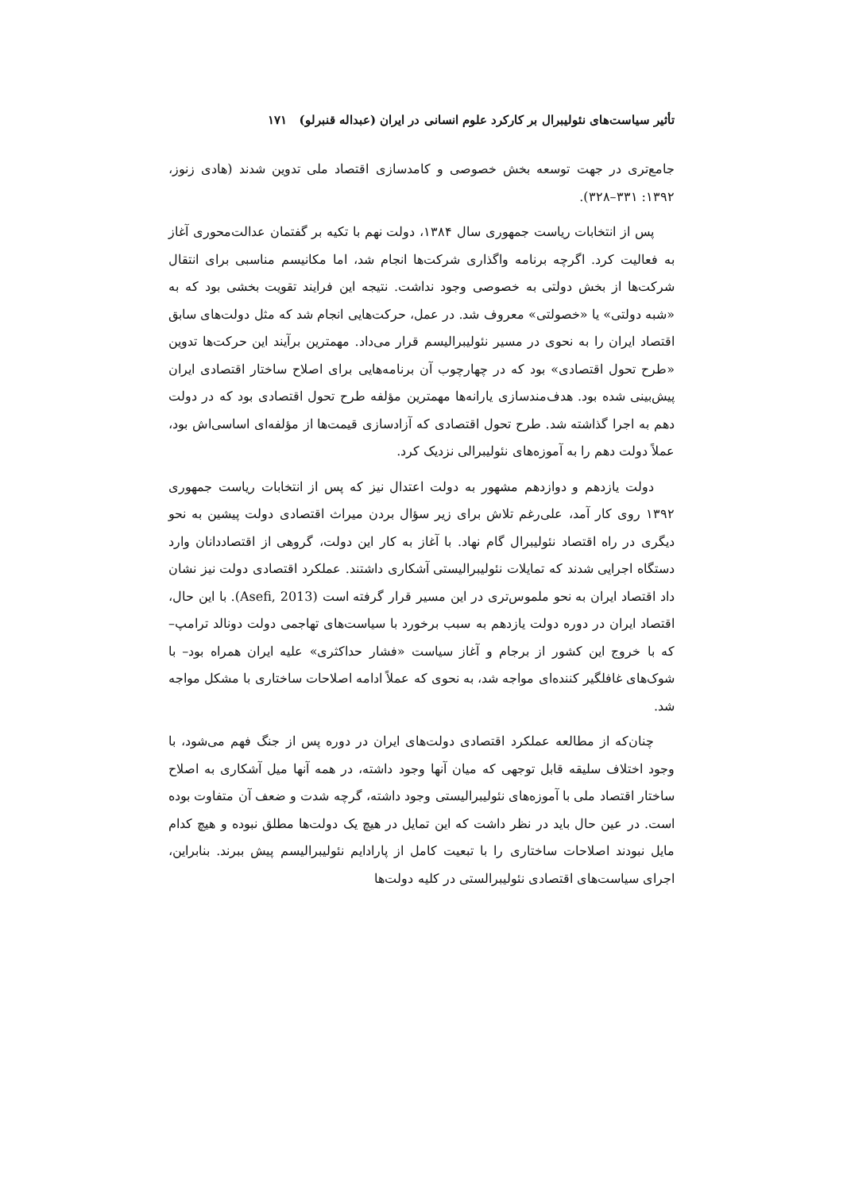تأثیر سیاست‌های نئولیبرال بر کارکرد علوم انسانی در ایران (عبداله قنبرلو) ۱۷۱
جامع‌تری در جهت توسعه بخش خصوصی و کامدسازی اقتصاد ملی تدوین شدند (هادی زنوز، ۱۳۹۲: ۳۳۱–۳۲۸).
پس از انتخابات ریاست جمهوری سال ۱۳۸۴، دولت نهم با تکیه بر گفتمان عدالت‌محوری آغاز به فعالیت کرد. اگرچه برنامه واگذاری شرکت‌ها انجام شد، اما مکانیسم مناسبی برای انتقال شرکت‌ها از بخش دولتی به خصوصی وجود نداشت. نتیجه این فرایند تقویت بخشی بود که به «شبه دولتی» یا «خصولتی» معروف شد. در عمل، حرکت‌هایی انجام شد که مثل دولت‌های سابق اقتصاد ایران را به نحوی در مسیر نئولیبرالیسم قرار می‌داد. مهمترین برآیند این حرکت‌ها تدوین «طرح تحول اقتصادی» بود که در چهارچوب آن برنامه‌هایی برای اصلاح ساختار اقتصادی ایران پیش‌بینی شده بود. هدف‌مندسازی یارانه‌ها مهمترین مؤلفه طرح تحول اقتصادی بود که در دولت دهم به اجرا گذاشته شد. طرح تحول اقتصادی که آزادسازی قیمت‌ها از مؤلفه‌ای اساسی‌اش بود، عملاً دولت دهم را به آموزه‌های نئولیبرالی نزدیک کرد.
دولت یازدهم و دوازدهم مشهور به دولت اعتدال نیز که پس از انتخابات ریاست جمهوری ۱۳۹۲ روی کار آمد، علی‌رغم تلاش برای زیر سؤال بردن میراث اقتصادی دولت پیشین به نحو دیگری در راه اقتصاد نئولیبرال گام نهاد. با آغاز به کار این دولت، گروهی از اقتصاددانان وارد دستگاه اجرایی شدند که تمایلات نئولیبرالیستی آشکاری داشتند. عملکرد اقتصادی دولت نیز نشان داد اقتصاد ایران به نحو ملموس‌تری در این مسیر قرار گرفته است (Asefi, 2013). با این حال، اقتصاد ایران در دوره دولت یازدهم به سبب برخورد با سیاست‌های تهاجمی دولت دونالد ترامپ– که با خروج این کشور از برجام و آغاز سیاست «فشار حداکثری» علیه ایران همراه بود– با شوک‌های غافلگیر کننده‌ای مواجه شد، به نحوی که عملاً ادامه اصلاحات ساختاری با مشکل مواجه شد.
چنان‌که از مطالعه عملکرد اقتصادی دولت‌های ایران در دوره پس از جنگ فهم می‌شود، با وجود اختلاف سلیقه قابل توجهی که میان آنها وجود داشته، در همه آنها میل آشکاری به اصلاح ساختار اقتصاد ملی با آموزه‌های نئولیبرالیستی وجود داشته، گرچه شدت و ضعف آن متفاوت بوده است. در عین حال باید در نظر داشت که این تمایل در هیچ یک دولت‌ها مطلق نبوده و هیچ کدام مایل نبودند اصلاحات ساختاری را با تبعیت کامل از پارادایم نئولیبرالیسم پیش ببرند. بنابراین، اجرای سیاست‌های اقتصادی نئولیبرالستی در کلیه دولت‌ها